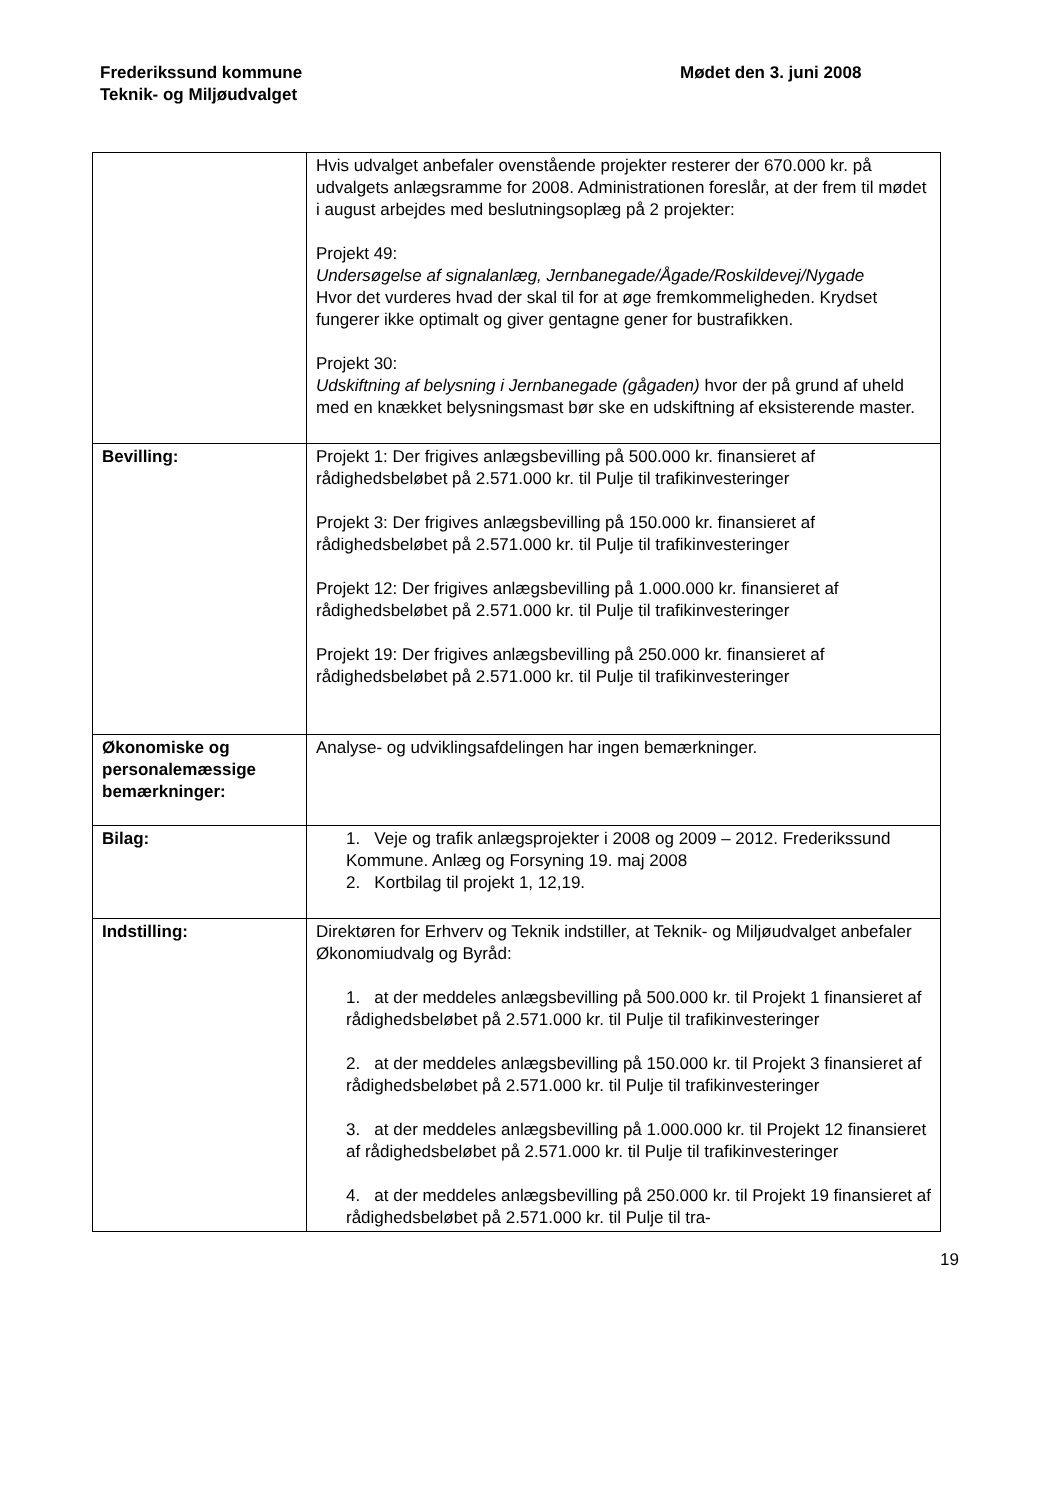Frederikssund kommune
Teknik- og Miljøudvalget
Mødet den 3. juni 2008
| | Hvis udvalget anbefaler ovenstående projekter resterer der 670.000 kr. på udvalgets anlægsramme for 2008. Administrationen foreslår, at der frem til mødet i august arbejdes med beslutningsoplæg på 2 projekter: Projekt 49: Undersøgelse af signalanlæg, Jernbanegade/Ågade/Roskildevej/Nygade Hvor det vurderes hvad der skal til for at øge fremkommeligheden. Krydset fungerer ikke optimalt og giver gentagne gener for bustrafikken. Projekt 30: Udskiftning af belysning i Jernbanegade (gågaden) hvor der på grund af uheld med en knækket belysningsmast bør ske en udskiftning af eksisterende master. |
| Bevilling: | Projekt 1: Der frigives anlægsbevilling på 500.000 kr. finansieret af rådighedsbeløbet på 2.571.000 kr. til Pulje til trafikinvesteringer Projekt 3: Der frigives anlægsbevilling på 150.000 kr. finansieret af rådighedsbeløbet på 2.571.000 kr. til Pulje til trafikinvesteringer Projekt 12: Der frigives anlægsbevilling på 1.000.000 kr. finansieret af rådighedsbeløbet på 2.571.000 kr. til Pulje til trafikinvesteringer Projekt 19: Der frigives anlægsbevilling på 250.000 kr. finansieret af rådighedsbeløbet på 2.571.000 kr. til Pulje til trafikinvesteringer |
| Økonomiske og personalemæssige bemærkninger: | Analyse- og udviklingsafdelingen har ingen bemærkninger. |
| Bilag: | 1. Veje og trafik anlægsprojekter i 2008 og 2009 – 2012. Frederikssund Kommune. Anlæg og Forsyning 19. maj 2008 2. Kortbilag til projekt 1, 12,19. |
| Indstilling: | Direktøren for Erhverv og Teknik indstiller, at Teknik- og Miljøudvalget anbefaler Økonomiudvalg og Byråd: 1. at der meddeles anlægsbevilling på 500.000 kr. til Projekt 1 finansieret af rådighedsbeløbet på 2.571.000 kr. til Pulje til trafikinvesteringer 2. at der meddeles anlægsbevilling på 150.000 kr. til Projekt 3 finansieret af rådighedsbeløbet på 2.571.000 kr. til Pulje til trafikinvesteringer 3. at der meddeles anlægsbevilling på 1.000.000 kr. til Projekt 12 finansieret af rådighedsbeløbet på 2.571.000 kr. til Pulje til trafikinvesteringer 4. at der meddeles anlægsbevilling på 250.000 kr. til Projekt 19 finansieret af rådighedsbeløbet på 2.571.000 kr. til Pulje til tra- |
19